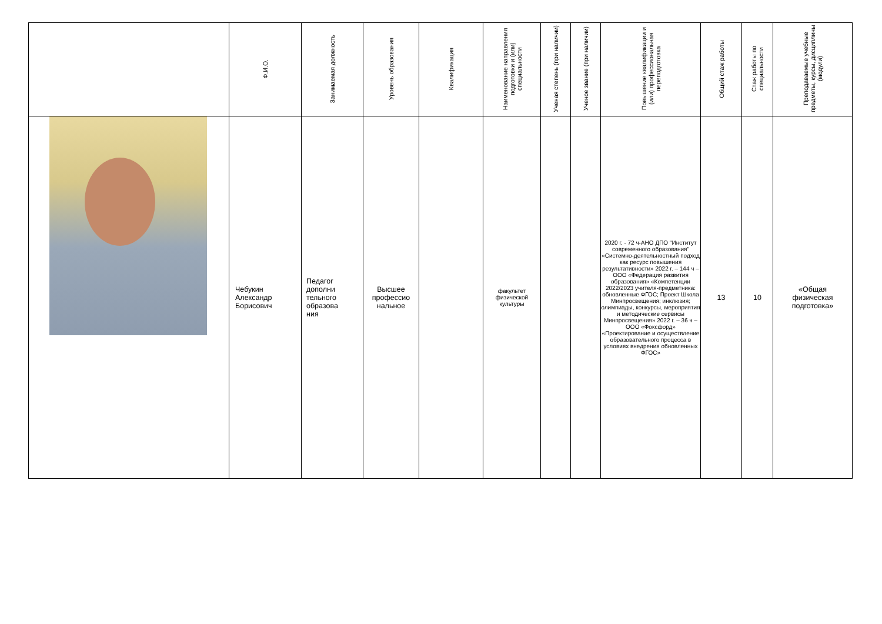| | Ф.И.О. | Занимаемая должность | Уровень образования | Квалификация | Наименование направления подготовки и (или) специальности | Ученая степень (при наличии) | Ученое звание (при наличии) | Повышение квалификации и (или) профессиональная переподготовка | Общий стаж работы | Стаж работы по специальности | Преподаваемые учебные предметы, курсы, дисциплины (модули) |
| --- | --- | --- | --- | --- | --- | --- | --- | --- | --- | --- | --- |
| | Чебукин Александр Борисович | Педагог дополни тельного образова ния | Высшее профессио нальное | | факультет физической культуры | | | 2020 г. - 72 ч-АНО ДПО "Институт современного образования" «Системно-деятельностный подход как ресурс повышения результативности» 2022 г. – 144 ч – ООО «Федерация развития образования» «Компетенции 2022/2023 учителя-предметника: обновленные ФГОС; Проект Школа Минпросвещения; инклюзия; олимпиады, конкурсы, мероприятия и методические сервисы Минпросвещения» 2022 г. – 36 ч – ООО «Фоксфорд» «Проектирование и осуществление образовательного процесса в условиях внедрения обновленных ФГОС» | 13 | 10 | «Общая физическая подготовка» |